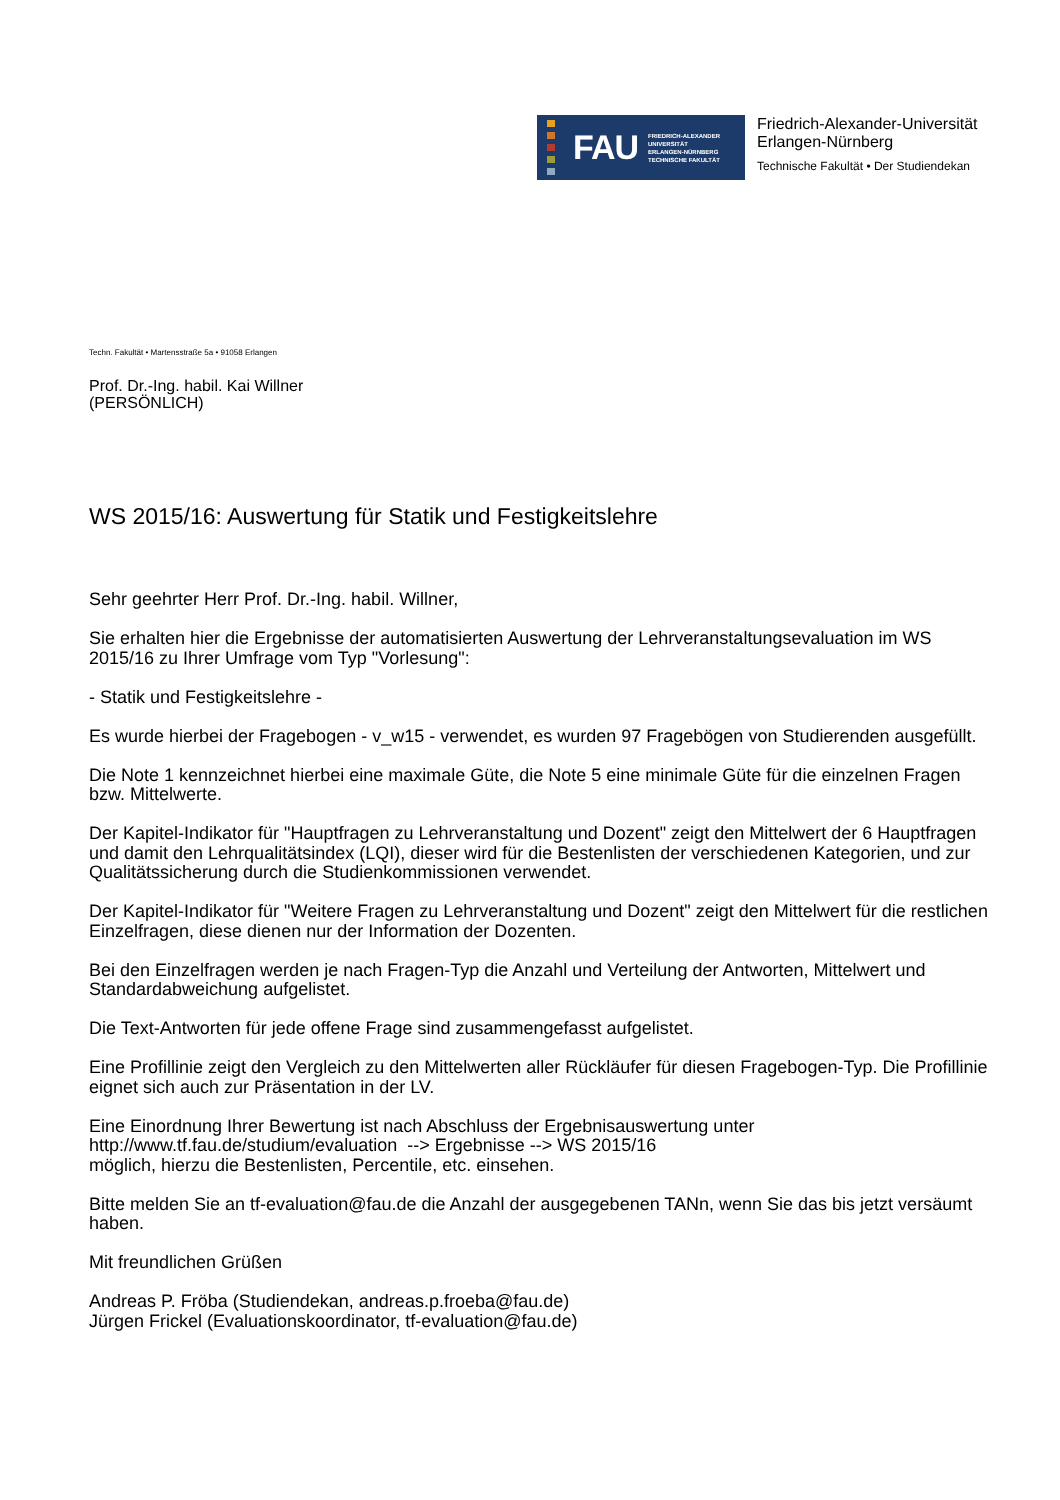FAU
FRIEDRICH-ALEXANDER
UNIVERSITÄT
ERLANGEN-NÜRNBERG
TECHNISCHE FAKULTÄT
Friedrich-Alexander-Universität
Erlangen-Nürnberg
Technische Fakultät • Der Studiendekan
Techn. Fakultät • Martensstraße 5a • 91058 Erlangen
Prof. Dr.-Ing. habil. Kai Willner
(PERSÖNLICH)
WS 2015/16: Auswertung für Statik und Festigkeitslehre
Sehr geehrter Herr Prof. Dr.-Ing. habil. Willner,
Sie erhalten hier die Ergebnisse der automatisierten Auswertung der Lehrveranstaltungsevaluation im WS 2015/16 zu Ihrer Umfrage vom Typ "Vorlesung":
- Statik und Festigkeitslehre -
Es wurde hierbei der Fragebogen - v_w15 - verwendet, es wurden 97 Fragebögen von Studierenden ausgefüllt.
Die Note 1 kennzeichnet hierbei eine maximale Güte, die Note 5 eine minimale Güte für die einzelnen Fragen bzw. Mittelwerte.
Der Kapitel-Indikator für "Hauptfragen zu Lehrveranstaltung und Dozent" zeigt den Mittelwert der 6 Hauptfragen und damit den Lehrqualitätsindex (LQI), dieser wird für die Bestenlisten der verschiedenen Kategorien, und zur Qualitätssicherung durch die Studienkommissionen verwendet.
Der Kapitel-Indikator für "Weitere Fragen zu Lehrveranstaltung und Dozent" zeigt den Mittelwert für die restlichen Einzelfragen, diese dienen nur der Information der Dozenten.
Bei den Einzelfragen werden je nach Fragen-Typ die Anzahl und Verteilung der Antworten, Mittelwert und Standardabweichung aufgelistet.
Die Text-Antworten für jede offene Frage sind zusammengefasst aufgelistet.
Eine Profillinie zeigt den Vergleich zu den Mittelwerten aller Rückläufer für diesen Fragebogen-Typ. Die Profillinie eignet sich auch zur Präsentation in der LV.
Eine Einordnung Ihrer Bewertung ist nach Abschluss der Ergebnisauswertung unter
http://www.tf.fau.de/studium/evaluation --> Ergebnisse --> WS 2015/16
möglich, hierzu die Bestenlisten, Percentile, etc. einsehen.
Bitte melden Sie an tf-evaluation@fau.de die Anzahl der ausgegebenen TANn, wenn Sie das bis jetzt versäumt haben.
Mit freundlichen Grüßen
Andreas P. Fröba (Studiendekan, andreas.p.froeba@fau.de)
Jürgen Frickel (Evaluationskoordinator, tf-evaluation@fau.de)